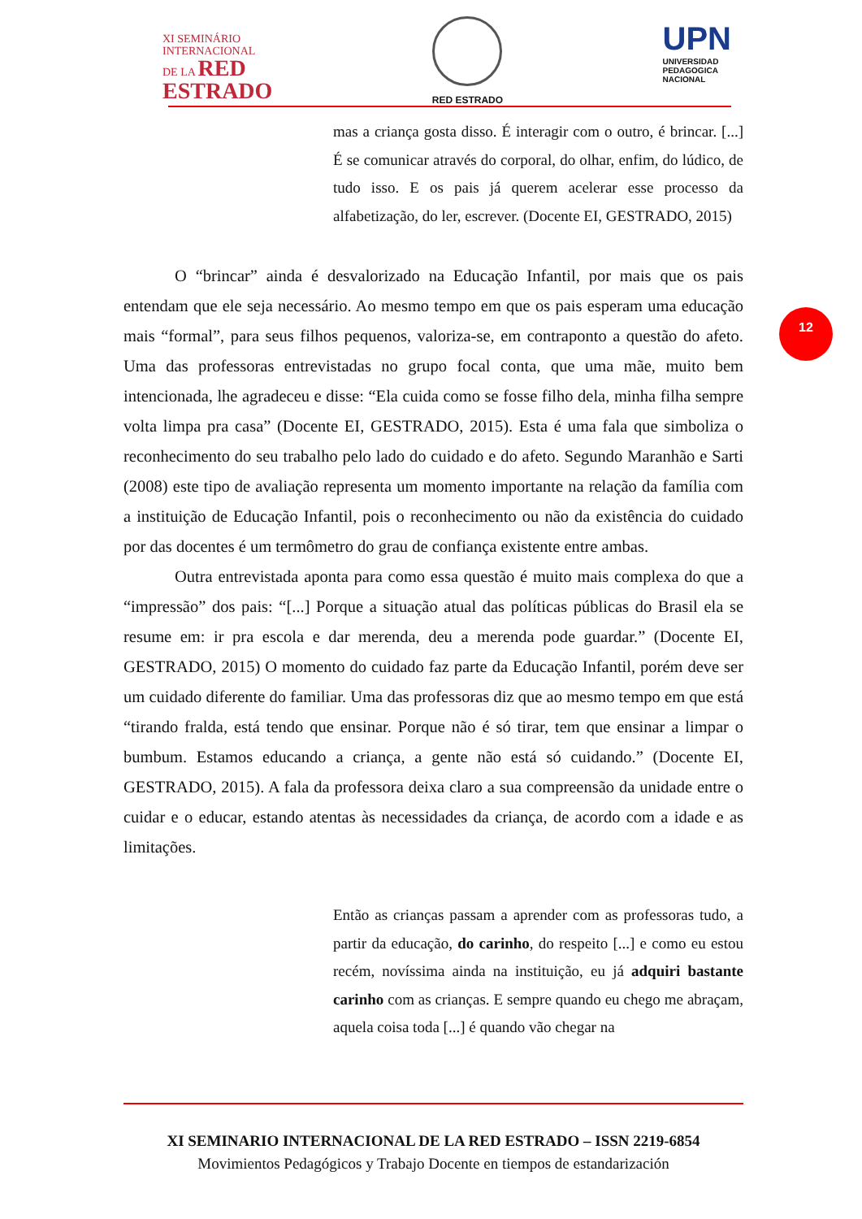XI SEMINÁRIO
INTERNACIONAL
DE LA RED
ESTRADO
RED ESTRADO
UPN
UNIVERSIDAD
PEDAGOGICA
NACIONAL
12
mas a criança gosta disso. É interagir com o outro, é brincar. [...] É se comunicar através do corporal, do olhar, enfim, do lúdico, de tudo isso. E os pais já querem acelerar esse processo da alfabetização, do ler, escrever. (Docente EI, GESTRADO, 2015)
O “brincar” ainda é desvalorizado na Educação Infantil, por mais que os pais entendam que ele seja necessário. Ao mesmo tempo em que os pais esperam uma educação mais “formal”, para seus filhos pequenos, valoriza-se, em contraponto a questão do afeto. Uma das professoras entrevistadas no grupo focal conta, que uma mãe, muito bem intencionada, lhe agradeceu e disse: “Ela cuida como se fosse filho dela, minha filha sempre volta limpa pra casa” (Docente EI, GESTRADO, 2015). Esta é uma fala que simboliza o reconhecimento do seu trabalho pelo lado do cuidado e do afeto. Segundo Maranhão e Sarti (2008) este tipo de avaliação representa um momento importante na relação da família com a instituição de Educação Infantil, pois o reconhecimento ou não da existência do cuidado por das docentes é um termômetro do grau de confiança existente entre ambas.
Outra entrevistada aponta para como essa questão é muito mais complexa do que a “impressão” dos pais: “[...] Porque a situação atual das políticas públicas do Brasil ela se resume em: ir pra escola e dar merenda, deu a merenda pode guardar.” (Docente EI, GESTRADO, 2015) O momento do cuidado faz parte da Educação Infantil, porém deve ser um cuidado diferente do familiar. Uma das professoras diz que ao mesmo tempo em que está “tirando fralda, está tendo que ensinar. Porque não é só tirar, tem que ensinar a limpar o bumbum. Estamos educando a criança, a gente não está só cuidando.” (Docente EI, GESTRADO, 2015). A fala da professora deixa claro a sua compreensão da unidade entre o cuidar e o educar, estando atentas às necessidades da criança, de acordo com a idade e as limitações.
Então as crianças passam a aprender com as professoras tudo, a partir da educação, do carinho, do respeito [...] e como eu estou recém, novíssima ainda na instituição, eu já adquiri bastante carinho com as crianças. E sempre quando eu chego me abraçam, aquela coisa toda [...] é quando vão chegar na
XI SEMINARIO INTERNACIONAL DE LA RED ESTRADO – ISSN 2219-6854
Movimientos Pedagógicos y Trabajo Docente en tiempos de estandarización